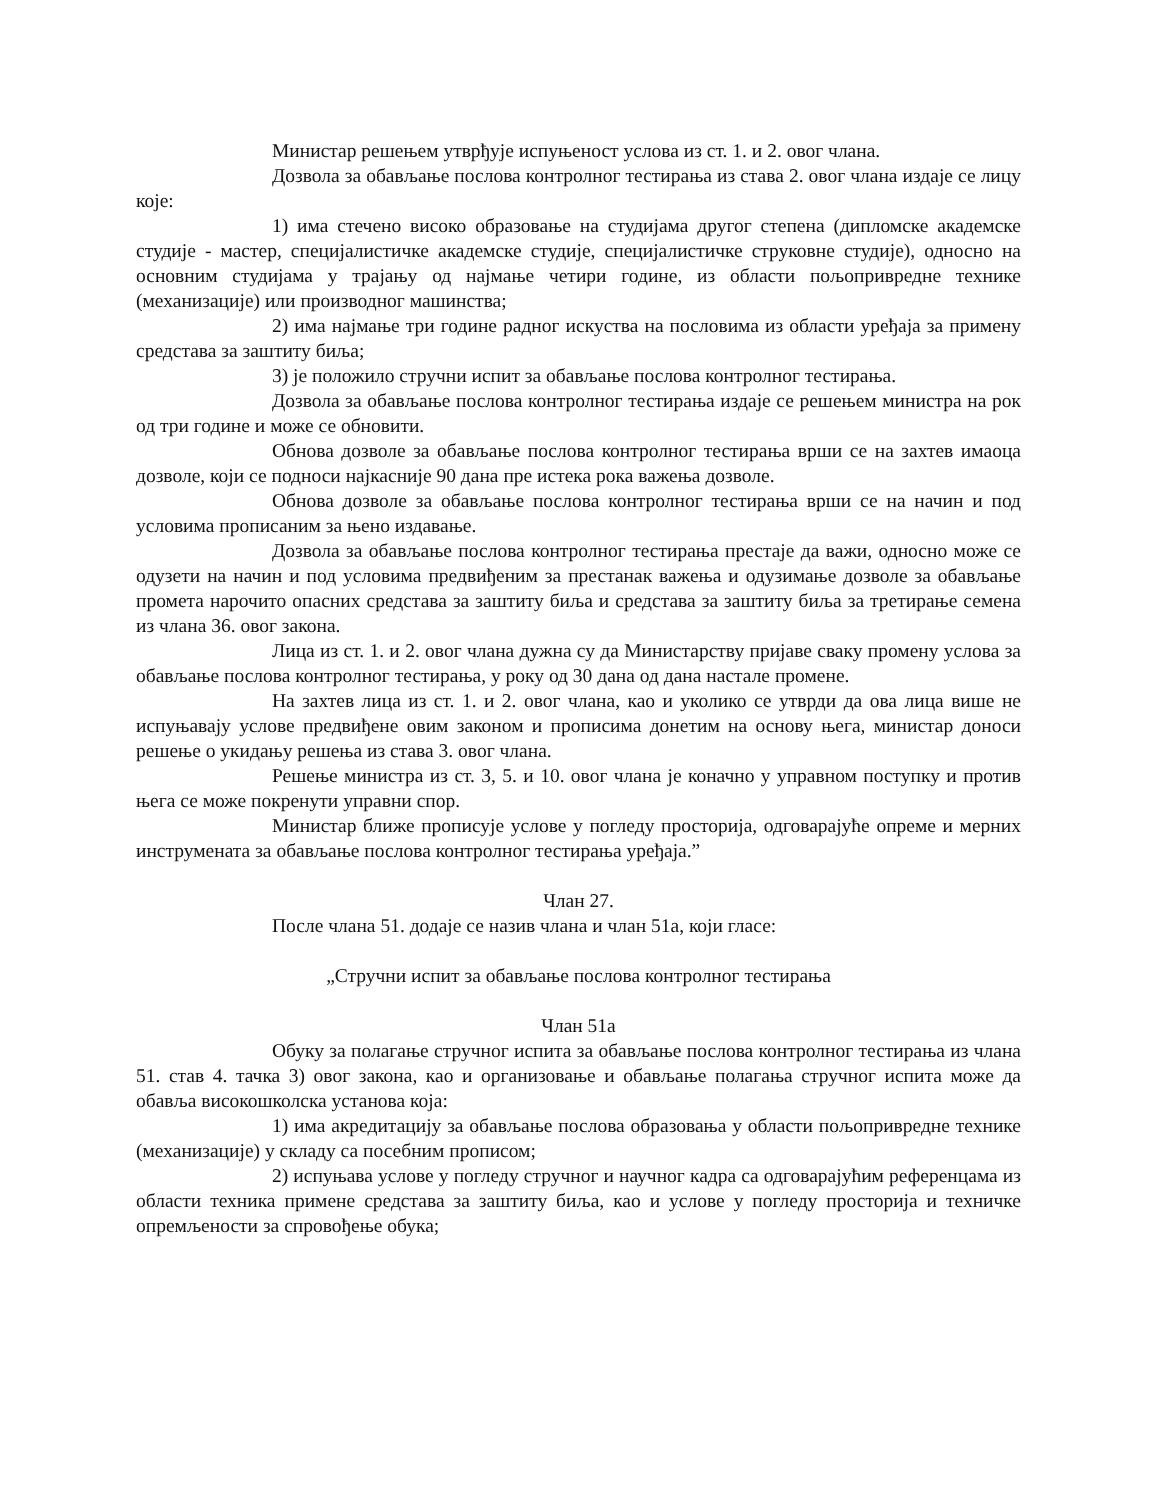Министар решењем утврђује испуњеност услова из ст. 1. и 2. овог члана.
Дозвола за обављање послова контролног тестирања из става 2. овог члана издаје се лицу које:
1) има стечено високо образовање на студијама другог степена (дипломске академске студије - мастер, специјалистичке академске студије, специјалистичке струковне студије), односно на основним студијама у трајању од најмање четири године, из области пољопривредне технике (механизације) или производног машинства;
2) има најмање три године радног искуства на пословима из области уређаја за примену средстава за заштиту биља;
3) је положило стручни испит за обављање послова контролног тестирања.
Дозвола за обављање послова контролног тестирања издаје се решењем министра на рок од три године и може се обновити.
Обнова дозволе за обављање послова контролног тестирања врши се на захтев имаоца дозволе, који се подноси најкасније 90 дана пре истека рока важења дозволе.
Обнова дозволе за обављање послова контролног тестирања врши се на начин и под условима прописаним за њено издавање.
Дозвола за обављање послова контролног тестирања престаје да важи, односно може се одузети на начин и под условима предвиђеним за престанак важења и одузимање дозволе за обављање промета нарочито опасних средстава за заштиту биља и средстава за заштиту биља за третирање семена из члана 36. овог закона.
Лица из ст. 1. и 2. овог члана дужна су да Министарству пријаве сваку промену услова за обављање послова контролног тестирања, у року од 30 дана од дана настале промене.
На захтев лица из ст. 1. и 2. овог члана, као и уколико се утврди да ова лица више не испуњавају услове предвиђене овим законом и прописима донетим на основу њега, министар доноси решење о укидању решења из става 3. овог члана.
Решење министра из ст. 3, 5. и 10. овог члана је коначно у управном поступку и против њега се може покренути управни спор.
Министар ближе прописује услове у погледу просторија, одговарајуће опреме и мерних инструмената за обављање послова контролног тестирања уређаја.”
Члан 27.
После члана 51. додаје се назив члана и члан 51а, који гласе:
„Стручни испит за обављање послова контролног тестирања
Члан 51а
Обуку за полагање стручног испита за обављање послова контролног тестирања из члана 51. став 4. тачка 3) овог закона, као и организовање и обављање полагања стручног испита може да обавља високошколска установа која:
1) има акредитацију за обављање послова образовања у области пољопривредне технике (механизације) у складу са посебним прописом;
2) испуњава услове у погледу стручног и научног кадра са одговарајућим референцама из области техника примене средстава за заштиту биља, као и услове у погледу просторија и техничке опремљености за спровођење обука;